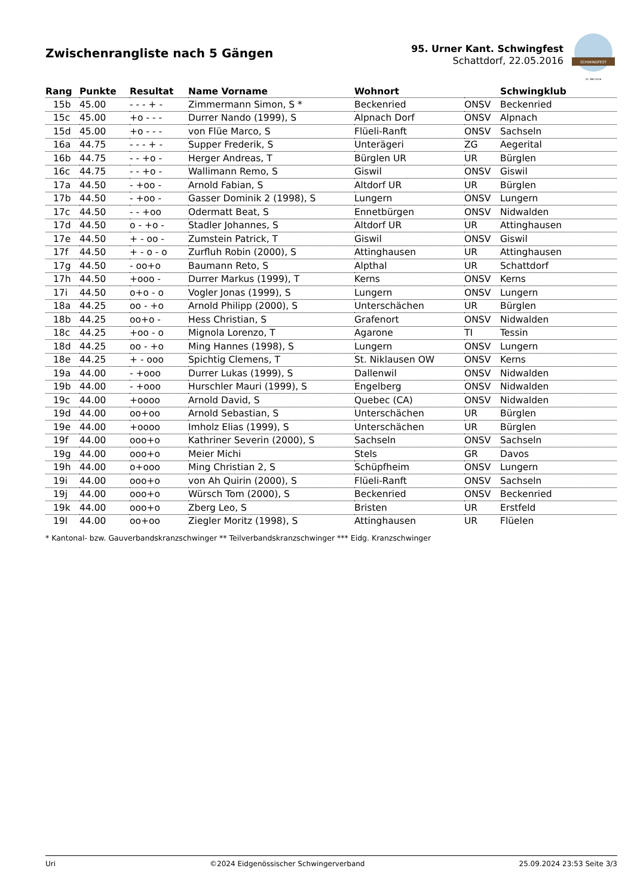Zwischenrangliste nach 5 Gängen
95. Urner Kant. Schwingfest
Schattdorf, 22.05.2016
SCHWINGFEST
22. MAI 2016
| Rang | Punkte | Resultat | Name Vorname | Wohnort | | Schwingklub |
| --- | --- | --- | --- | --- | --- | --- |
| 15b | 45.00 | - - - + - | Zimmermann Simon, S * | Beckenried | ONSV | Beckenried |
| 15c | 45.00 | +o - - - | Durrer Nando (1999), S | Alpnach Dorf | ONSV | Alpnach |
| 15d | 45.00 | +o - - - | von Flüe Marco, S | Flüeli-Ranft | ONSV | Sachseln |
| 16a | 44.75 | - - - + - | Supper Frederik, S | Unterägeri | ZG | Aegerital |
| 16b | 44.75 | - - +o - | Herger Andreas, T | Bürglen UR | UR | Bürglen |
| 16c | 44.75 | - - +o - | Wallimann Remo, S | Giswil | ONSV | Giswil |
| 17a | 44.50 | - +oo - | Arnold Fabian, S | Altdorf UR | UR | Bürglen |
| 17b | 44.50 | - +oo - | Gasser Dominik 2 (1998), S | Lungern | ONSV | Lungern |
| 17c | 44.50 | - - +oo | Odermatt Beat, S | Ennetbürgen | ONSV | Nidwalden |
| 17d | 44.50 | o - +o - | Stadler Johannes, S | Altdorf UR | UR | Attinghausen |
| 17e | 44.50 | + - oo - | Zumstein Patrick, T | Giswil | ONSV | Giswil |
| 17f | 44.50 | + - o - o | Zurfluh Robin (2000), S | Attinghausen | UR | Attinghausen |
| 17g | 44.50 | - oo+o | Baumann Reto, S | Alpthal | UR | Schattdorf |
| 17h | 44.50 | +ooo - | Durrer Markus (1999), T | Kerns | ONSV | Kerns |
| 17i | 44.50 | o+o - o | Vogler Jonas (1999), S | Lungern | ONSV | Lungern |
| 18a | 44.25 | oo - +o | Arnold Philipp (2000), S | Unterschächen | UR | Bürglen |
| 18b | 44.25 | oo+o - | Hess Christian, S | Grafenort | ONSV | Nidwalden |
| 18c | 44.25 | +oo - o | Mignola Lorenzo, T | Agarone | TI | Tessin |
| 18d | 44.25 | oo - +o | Ming Hannes (1998), S | Lungern | ONSV | Lungern |
| 18e | 44.25 | + - ooo | Spichtig Clemens, T | St. Niklausen OW | ONSV | Kerns |
| 19a | 44.00 | - +ooo | Durrer Lukas (1999), S | Dallenwil | ONSV | Nidwalden |
| 19b | 44.00 | - +ooo | Hurschler Mauri (1999), S | Engelberg | ONSV | Nidwalden |
| 19c | 44.00 | +oooo | Arnold David, S | Quebec (CA) | ONSV | Nidwalden |
| 19d | 44.00 | oo+oo | Arnold Sebastian, S | Unterschächen | UR | Bürglen |
| 19e | 44.00 | +oooo | Imholz Elias (1999), S | Unterschächen | UR | Bürglen |
| 19f | 44.00 | ooo+o | Kathriner Severin (2000), S | Sachseln | ONSV | Sachseln |
| 19g | 44.00 | ooo+o | Meier Michi | Stels | GR | Davos |
| 19h | 44.00 | o+ooo | Ming Christian 2, S | Schüpfheim | ONSV | Lungern |
| 19i | 44.00 | ooo+o | von Ah Quirin (2000), S | Flüeli-Ranft | ONSV | Sachseln |
| 19j | 44.00 | ooo+o | Würsch Tom (2000), S | Beckenried | ONSV | Beckenried |
| 19k | 44.00 | ooo+o | Zberg Leo, S | Bristen | UR | Erstfeld |
| 19l | 44.00 | oo+oo | Ziegler Moritz (1998), S | Attinghausen | UR | Flüelen |
* Kantonal- bzw. Gauverbandskranzschwinger ** Teilverbandskranzschwinger *** Eidg. Kranzschwinger
Uri ©2024 Eidgenössischer Schwingerverband 25.09.2024 23:53 Seite 3/3